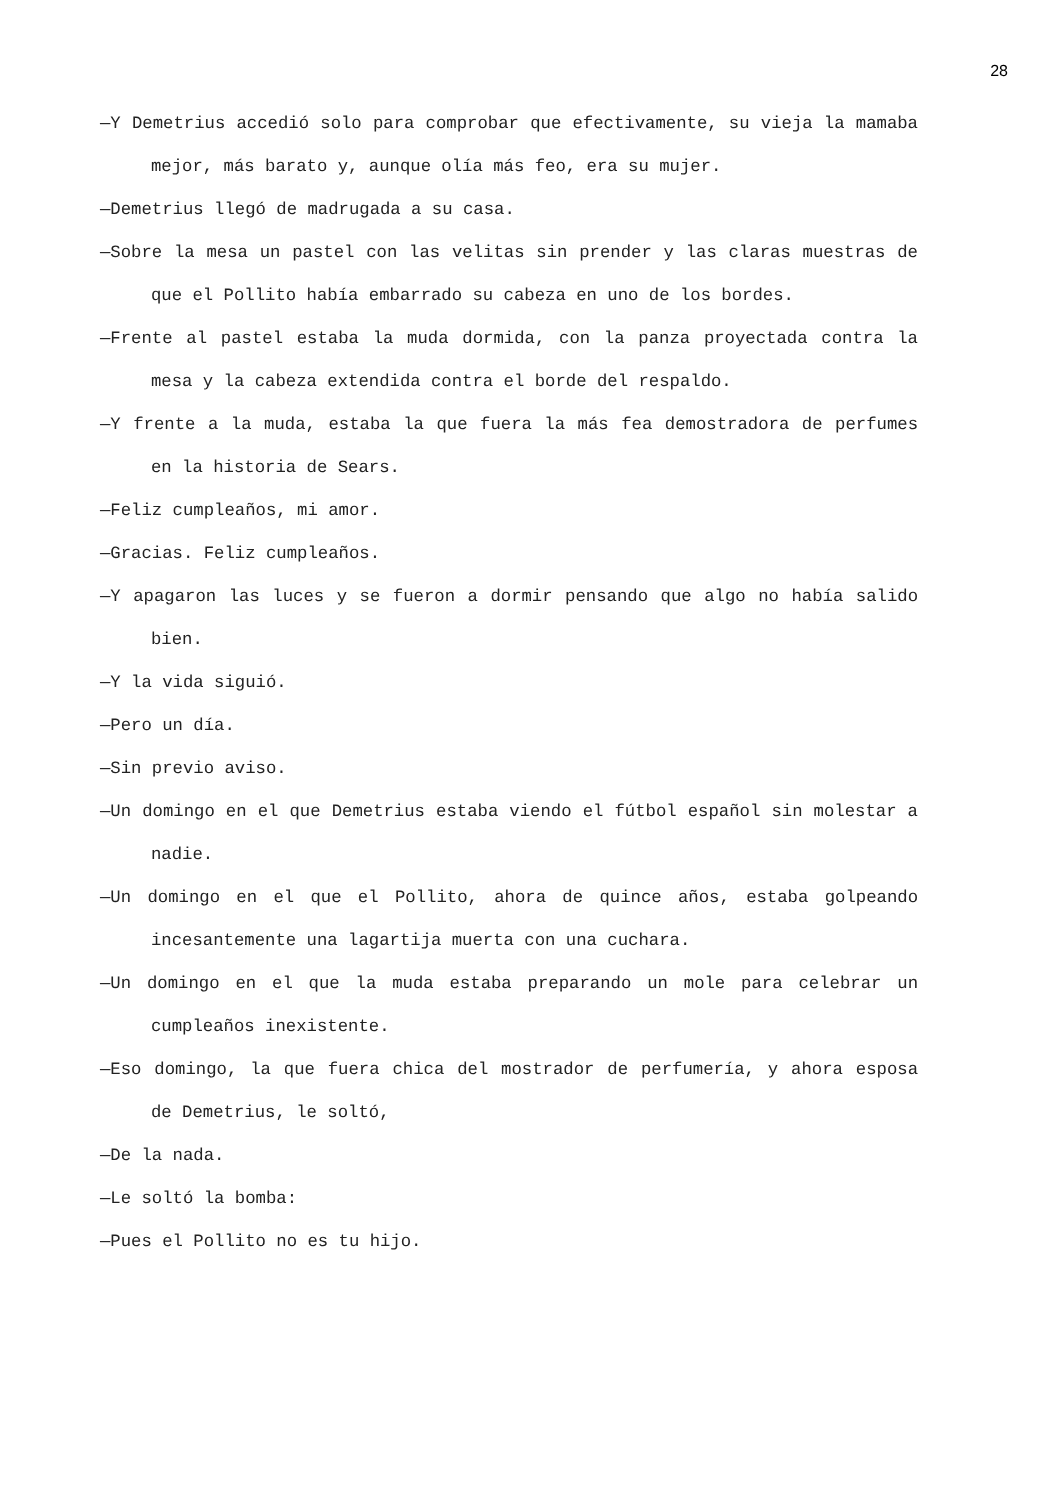28
—Y Demetrius accedió solo para comprobar que efectivamente, su vieja la mamaba mejor, más barato y, aunque olía más feo, era su mujer.
—Demetrius llegó de madrugada a su casa.
—Sobre la mesa un pastel con las velitas sin prender y las claras muestras de que el Pollito había embarrado su cabeza en uno de los bordes.
—Frente al pastel estaba la muda dormida, con la panza proyectada contra la mesa y la cabeza extendida contra el borde del respaldo.
—Y frente a la muda, estaba la que fuera la más fea demostradora de perfumes en la historia de Sears.
—Feliz cumpleaños, mi amor.
—Gracias. Feliz cumpleaños.
—Y apagaron las luces y se fueron a dormir pensando que algo no había salido bien.
—Y la vida siguió.
—Pero un día.
—Sin previo aviso.
—Un domingo en el que Demetrius estaba viendo el fútbol español sin molestar a nadie.
—Un domingo en el que el Pollito, ahora de quince años, estaba golpeando incesantemente una lagartija muerta con una cuchara.
—Un domingo en el que la muda estaba preparando un mole para celebrar un cumpleaños inexistente.
—Eso domingo, la que fuera chica del mostrador de perfumería, y ahora esposa de Demetrius, le soltó,
—De la nada.
—Le soltó la bomba:
—Pues el Pollito no es tu hijo.